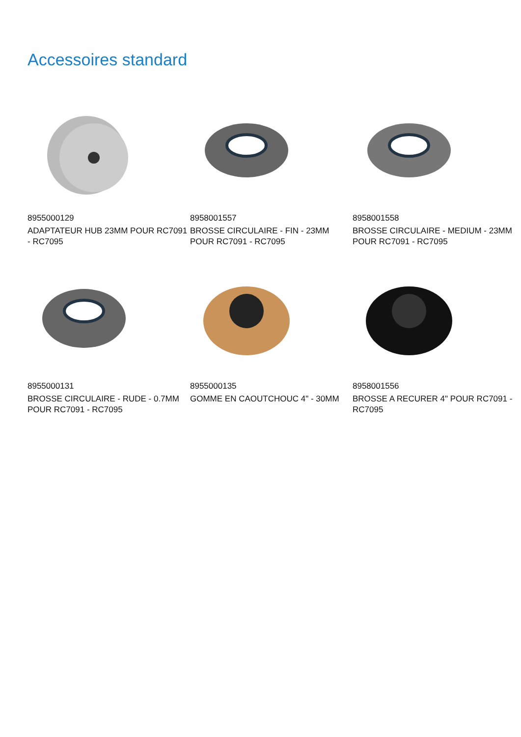Accessoires standard
8955000129
ADAPTATEUR HUB 23MM POUR RC7091 - RC7095
8958001557
BROSSE CIRCULAIRE - FIN - 23MM POUR RC7091 - RC7095
8958001558
BROSSE CIRCULAIRE - MEDIUM - 23MM POUR RC7091 - RC7095
8955000131
BROSSE CIRCULAIRE - RUDE - 0.7MM POUR RC7091 - RC7095
8955000135
GOMME EN CAOUTCHOUC 4" - 30MM
8958001556
BROSSE A RECURER 4" POUR RC7091 - RC7095